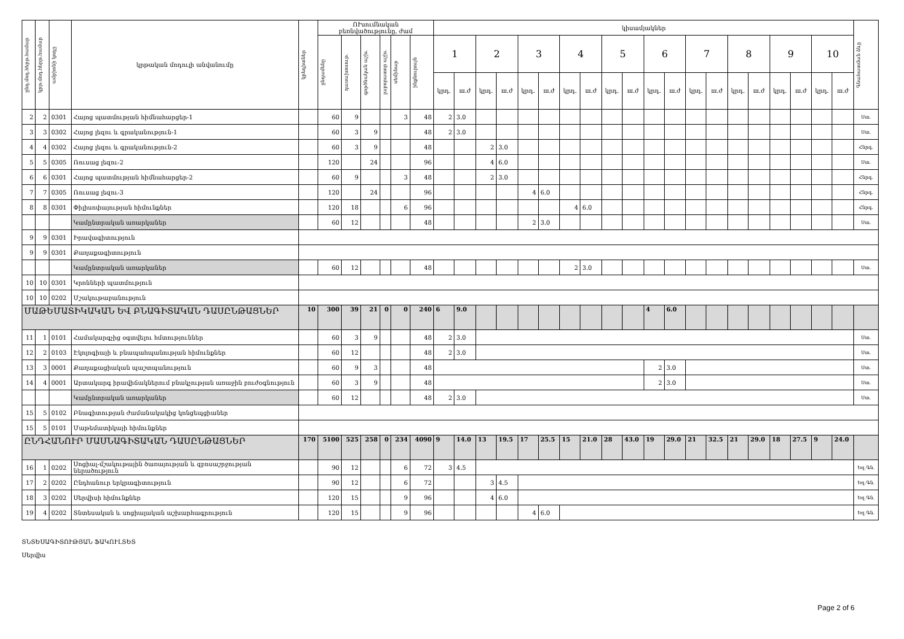| ընդ.մոդ.հերթ.համար | կրթ.մոդ.հերթ.համար | ամբիոնի կոդը | կրթական մոդուլի անվանումը | կրեդիտներ | ՈՒսումնական բեռնվածությունը, ժամ | | | | | | կիսամյակներ | | | | | | | | | | | | | | | | | | | | Գնահատման ձևը |
| --- | --- | --- | --- | --- | --- | --- | --- | --- | --- | --- | --- | --- | --- | --- | --- | --- | --- | --- | --- | --- | --- | --- | --- | --- | --- | --- | --- | --- | --- | --- | --- |
| | | | | | ընդամենը | դասախոսութ. | գործնական աշխ. | լաբորատոր աշխ. | սեմինար | ինքնուրույն | 1 | | 2 | | 3 | | 4 | | 5 | | 6 | | 7 | | 8 | | 9 | | 10 | | |
| | | | | | | | | | | | կրդ. | ш.ժ | կրդ. | ш.ժ | կրդ. | ш.ժ | կրդ. | ш.ժ | կրդ. | ш.ժ | կրդ. | ш.ժ | կրդ. | ш.ժ | կրդ. | ш.ժ | կրդ. | ш.ժ | կրդ. | ш.ժ | |
| 2 | 2 | 0301 | Հայոց պատմության հիմնահարցեր-1 | | 60 | 9 | | | 3 | 48 | 2 | 3.0 | | | | | | | | | | | | | | | | | | | Ստ. |
| 3 | 3 | 0302 | Հայոց լեզու և գրականություն-1 | | 60 | 3 | 9 | | | 48 | 2 | 3.0 | | | | | | | | | | | | | | | | | | | Ստ. |
| 4 | 4 | 0302 | Հայոց լեզու և գրականություն-2 | | 60 | 3 | 9 | | | 48 | | | 2 | 3.0 | | | | | | | | | | | | | | | | | Հնրգ. |
| 5 | 5 | 0305 | Ռուսաց լեզու-2 | | 120 | | 24 | | | 96 | | | 4 | 6.0 | | | | | | | | | | | | | | | | | Ստ. |
| 6 | 6 | 0301 | Հայոց պատմության հիմնահարցեր-2 | | 60 | 9 | | | 3 | 48 | | | 2 | 3.0 | | | | | | | | | | | | | | | | | Հնրգ. |
| 7 | 7 | 0305 | Ռուսաց լեզու-3 | | 120 | | 24 | | | 96 | | | | | 4 | 6.0 | | | | | | | | | | | | | | | Հնրգ. |
| 8 | 8 | 0301 | Փիլիսոփայության հիմունքներ | | 120 | 18 | | | 6 | 96 | | | | | | | 4 | 6.0 | | | | | | | | | | | | | Հնրգ. |
| | | | Կամընտրական առարկաներ | | 60 | 12 | | | | 48 | | | | | 2 | 3.0 | | | | | | | | | | | | | | | Ստ. |
| 9 | 9 | 0301 | Իրավագիտություն | | | | | | | | | | | | | | | | | | | | | | | | | | | | |
| 9 | 9 | 0301 | Քաղաքագիտություն | | | | | | | | | | | | | | | | | | | | | | | | | | | | |
| | | | Կամընտրական առարկաներ | | 60 | 12 | | | | 48 | | | | | | | 2 | 3.0 | | | | | | | | | | | | | Ստ. |
| 10 | 10 | 0301 | Կրոնների պատմություն | | | | | | | | | | | | | | | | | | | | | | | | | | | | |
| 10 | 10 | 0202 | Մշակութաբանություն | | | | | | | | | | | | | | | | | | | | | | | | | | | | |
| ՄԱԹԵՄԱՏԻԿԱԿԱՆ ԵՎ ԲՆԱԳԻՏԱԿԱՆ ԴԱՍԸՆԹԱՑՆԵՐ | | | | 10 | 300 | 39 | 21 | 0 | 0 | 240 | 6 | 9.0 | | | | | | | | | 4 | 6.0 | | | | | | | | | |
| 11 | 1 | 0101 | Համակարգչից օգտվելու հմտություններ | | 60 | 3 | 9 | | | 48 | 2 | 3.0 | | | | | | | | | | | | | | | | | | | Ստ. |
| 12 | 2 | 0103 | Էկոլոգիայի և բնապահպանության հիմունքներ | | 60 | 12 | | | | 48 | 2 | 3.0 | | | | | | | | | | | | | | | | | | | Ստ. |
| 13 | 3 | 0001 | Քաղաքացիական պաշտպանություն | | 60 | 9 | 3 | | | 48 | | | | | | | | | | | 2 | 3.0 | | | | | | | | | Ստ. |
| 14 | 4 | 0001 | Արտակարգ իրավիճակներում բնակչության առաջին բուժօգնություն | | 60 | 3 | 9 | | | 48 | | | | | | | | | | | 2 | 3.0 | | | | | | | | | Ստ. |
| | | | Կամընտրական առարկաներ | | 60 | 12 | | | | 48 | 2 | 3.0 | | | | | | | | | | | | | | | | | | | Ստ. |
| 15 | 5 | 0102 | Բնագիտության ժամանակակից կոնցեպցիաներ | | | | | | | | | | | | | | | | | | | | | | | | | | | | |
| 15 | 5 | 0101 | Մաթեմատիկայի հիմունքներ | | | | | | | | | | | | | | | | | | | | | | | | | | | | |
| ԸՆԴՀԱՆՈՒՐ ՄԱՍՆԱԳԻՏԱԿԱՆ ԴԱՍԸՆԹԱՑՆԵՐ | | | | 170 | 5100 | 525 | 258 | 0 | 234 | 4090 | 9 | 14.0 | 13 | 19.5 | 17 | 25.5 | 15 | 21.0 | 28 | 43.0 | 19 | 29.0 | 21 | 32.5 | 21 | 29.0 | 18 | 27.5 | 9 | 24.0 | |
| 16 | 1 | 0202 | Սոցիալ-մշակութային ծառայության և զբոսաշրջության ներածություն | | 90 | 12 | | | 6 | 72 | 3 | 4.5 | | | | | | | | | | | | | | | | | | | Եզ.Գն. |
| 17 | 2 | 0202 | Ընդհանուր երկրագիտություն | | 90 | 12 | | | 6 | 72 | | | 3 | 4.5 | | | | | | | | | | | | | | | | | Եզ.Գն. |
| 18 | 3 | 0202 | Սերվիսի հիմունքներ | | 120 | 15 | | | 9 | 96 | | | 4 | 6.0 | | | | | | | | | | | | | | | | | Եզ.Գն. |
| 19 | 4 | 0202 | Տնտեսական և սոցիալական աշխարհագրություն | | 120 | 15 | | | 9 | 96 | | | | | 4 | 6.0 | | | | | | | | | | | | | | | Եզ.Գն. |
ՏՆՏԵՍԱԳԻՏՈՒԹՅԱՆ ՖԱԿՈՒԼՏԵՏ
Սերվիս
Page 2 of 6